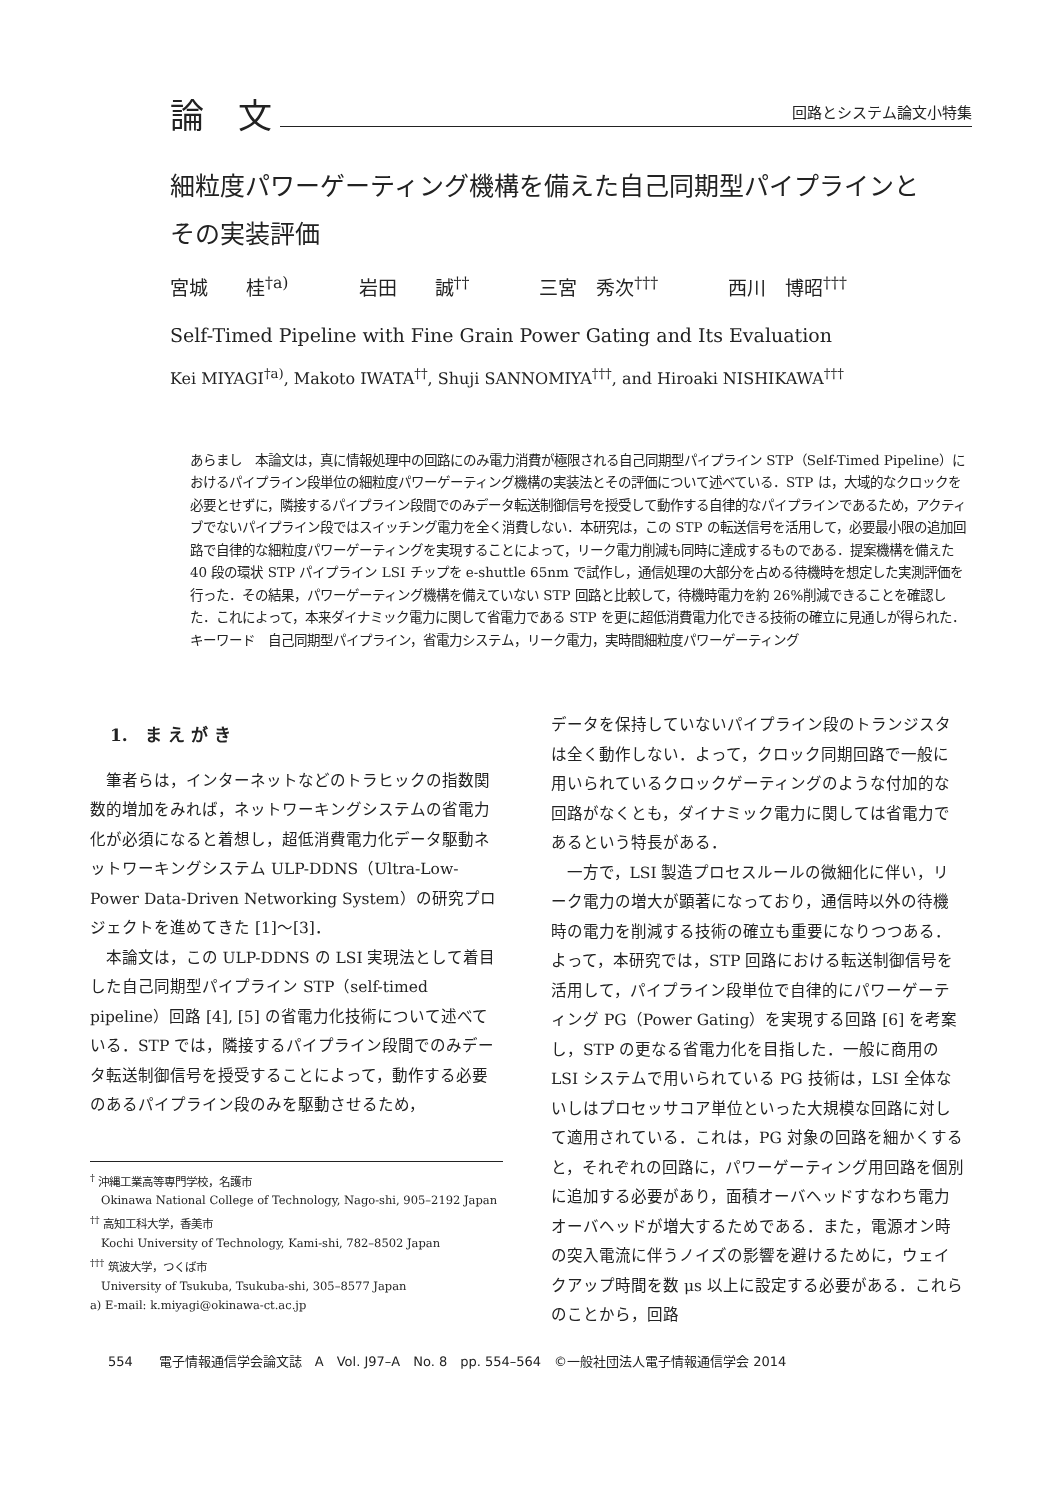論　文 回路とシステム論文小特集
細粒度パワーゲーティング機構を備えた自己同期型パイプラインと
その実装評価
宮城　　桂<sup>†a)</sup> 岩田　　誠<sup>††</sup> 三宮　秀次<sup>†††</sup> 西川　博昭<sup>†††</sup>
Self-Timed Pipeline with Fine Grain Power Gating and Its Evaluation
Kei MIYAGI<sup>†a)</sup>, Makoto IWATA<sup>††</sup>, Shuji SANNOMIYA<sup>†††</sup>, and Hiroaki NISHIKAWA<sup>†††</sup>
あらまし　本論文は，真に情報処理中の回路にのみ電力消費が極限される自己同期型パイプライン STP（Self-Timed Pipeline）におけるパイプライン段単位の細粒度パワーゲーティング機構の実装法とその評価について述べている．STP は，大域的なクロックを必要とせずに，隣接するパイプライン段間でのみデータ転送制御信号を授受して動作する自律的なパイプラインであるため，アクティブでないパイプライン段ではスイッチング電力を全く消費しない．本研究は，この STP の転送信号を活用して，必要最小限の追加回路で自律的な細粒度パワーゲーティングを実現することによって，リーク電力削減も同時に達成するものである．提案機構を備えた 40 段の環状 STP パイプライン LSI チップを e-shuttle 65nm で試作し，通信処理の大部分を占める待機時を想定した実測評価を行った．その結果，パワーゲーティング機構を備えていない STP 回路と比較して，待機時電力を約 26%削減できることを確認した．これによって，本来ダイナミック電力に関して省電力である STP を更に超低消費電力化できる技術の確立に見通しが得られた．
キーワード　自己同期型パイプライン，省電力システム，リーク電力，実時間細粒度パワーゲーティング
1.　ま え が き
筆者らは，インターネットなどのトラヒックの指数関数的増加をみれば，ネットワーキングシステムの省電力化が必須になると着想し，超低消費電力化データ駆動ネットワーキングシステム ULP-DDNS（Ultra-Low-Power Data-Driven Networking System）の研究プロジェクトを進めてきた [1]〜[3]．
本論文は，この ULP-DDNS の LSI 実現法として着目した自己同期型パイプライン STP（self-timed pipeline）回路 [4], [5] の省電力化技術について述べている．STP では，隣接するパイプライン段間でのみデータ転送制御信号を授受することによって，動作する必要のあるパイプライン段のみを駆動させるため，
<sup>†</sup> 沖縄工業高等専門学校，名護市
　Okinawa National College of Technology, Nago-shi, 905–2192 Japan
<sup>††</sup> 高知工科大学，香美市
　Kochi University of Technology, Kami-shi, 782–8502 Japan
<sup>†††</sup> 筑波大学，つくば市
　University of Tsukuba, Tsukuba-shi, 305–8577 Japan
a) E-mail: k.miyagi@okinawa-ct.ac.jp
データを保持していないパイプライン段のトランジスタは全く動作しない．よって，クロック同期回路で一般に用いられているクロックゲーティングのような付加的な回路がなくとも，ダイナミック電力に関しては省電力であるという特長がある．
一方で，LSI 製造プロセスルールの微細化に伴い，リーク電力の増大が顕著になっており，通信時以外の待機時の電力を削減する技術の確立も重要になりつつある．よって，本研究では，STP 回路における転送制御信号を活用して，パイプライン段単位で自律的にパワーゲーティング PG（Power Gating）を実現する回路 [6] を考案し，STP の更なる省電力化を目指した．一般に商用の LSI システムで用いられている PG 技術は，LSI 全体ないしはプロセッサコア単位といった大規模な回路に対して適用されている．これは，PG 対象の回路を細かくすると，それぞれの回路に，パワーゲーティング用回路を個別に追加する必要があり，面積オーバヘッドすなわち電力オーバヘッドが増大するためである．また，電源オン時の突入電流に伴うノイズの影響を避けるために，ウェイクアップ時間を数 μs 以上に設定する必要がある．これらのことから，回路
554　　電子情報通信学会論文誌　A　Vol. J97–A　No. 8　pp. 554–564　©一般社団法人電子情報通信学会 2014